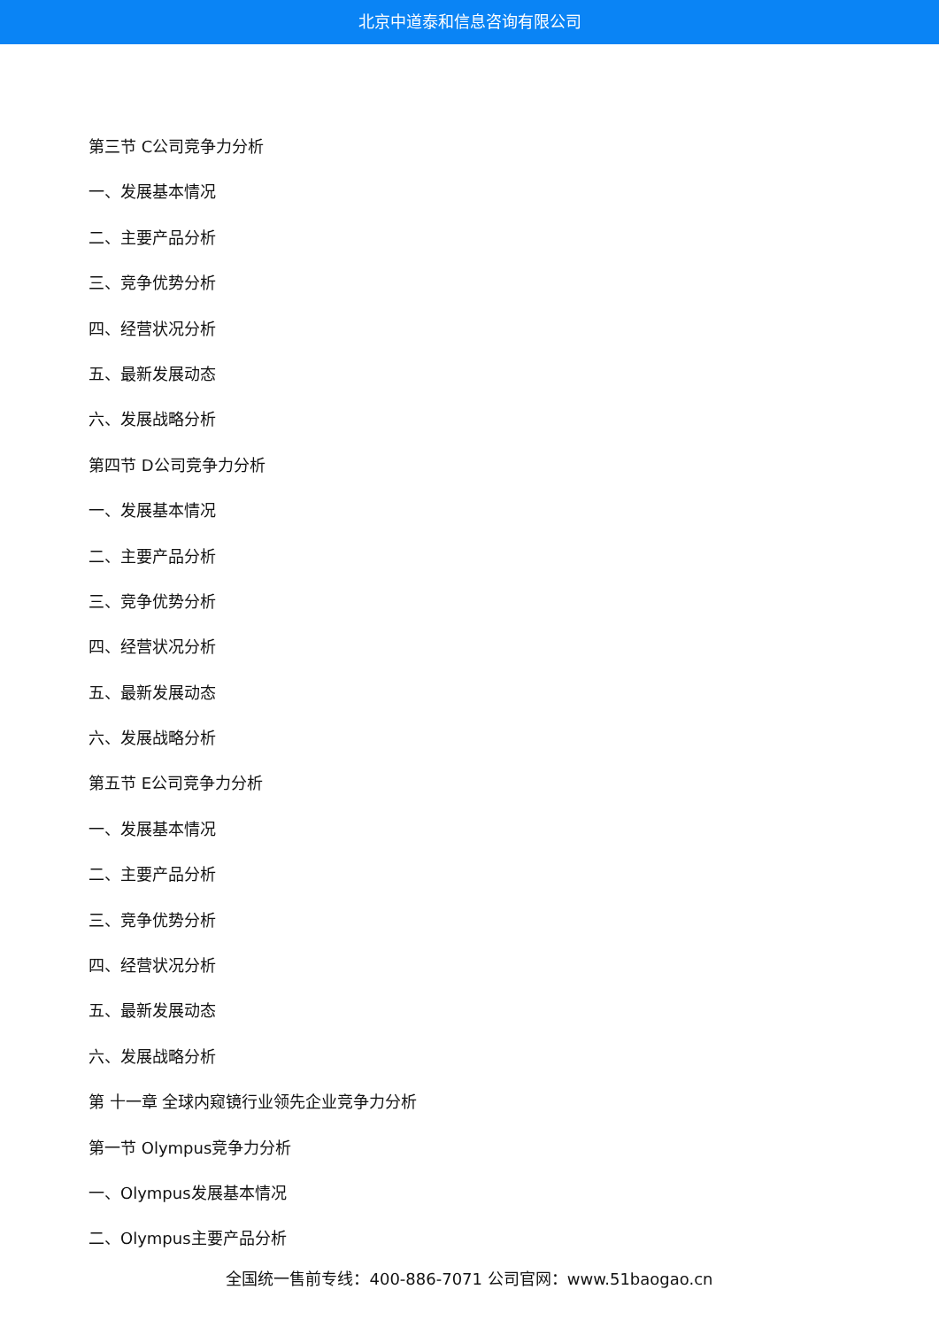北京中道泰和信息咨询有限公司
第三节 C公司竞争力分析
一、发展基本情况
二、主要产品分析
三、竞争优势分析
四、经营状况分析
五、最新发展动态
六、发展战略分析
第四节 D公司竞争力分析
一、发展基本情况
二、主要产品分析
三、竞争优势分析
四、经营状况分析
五、最新发展动态
六、发展战略分析
第五节 E公司竞争力分析
一、发展基本情况
二、主要产品分析
三、竞争优势分析
四、经营状况分析
五、最新发展动态
六、发展战略分析
第 十一章 全球内窥镜行业领先企业竞争力分析
第一节 Olympus竞争力分析
一、Olympus发展基本情况
二、Olympus主要产品分析
全国统一售前专线：400-886-7071 公司官网：www.51baogao.cn